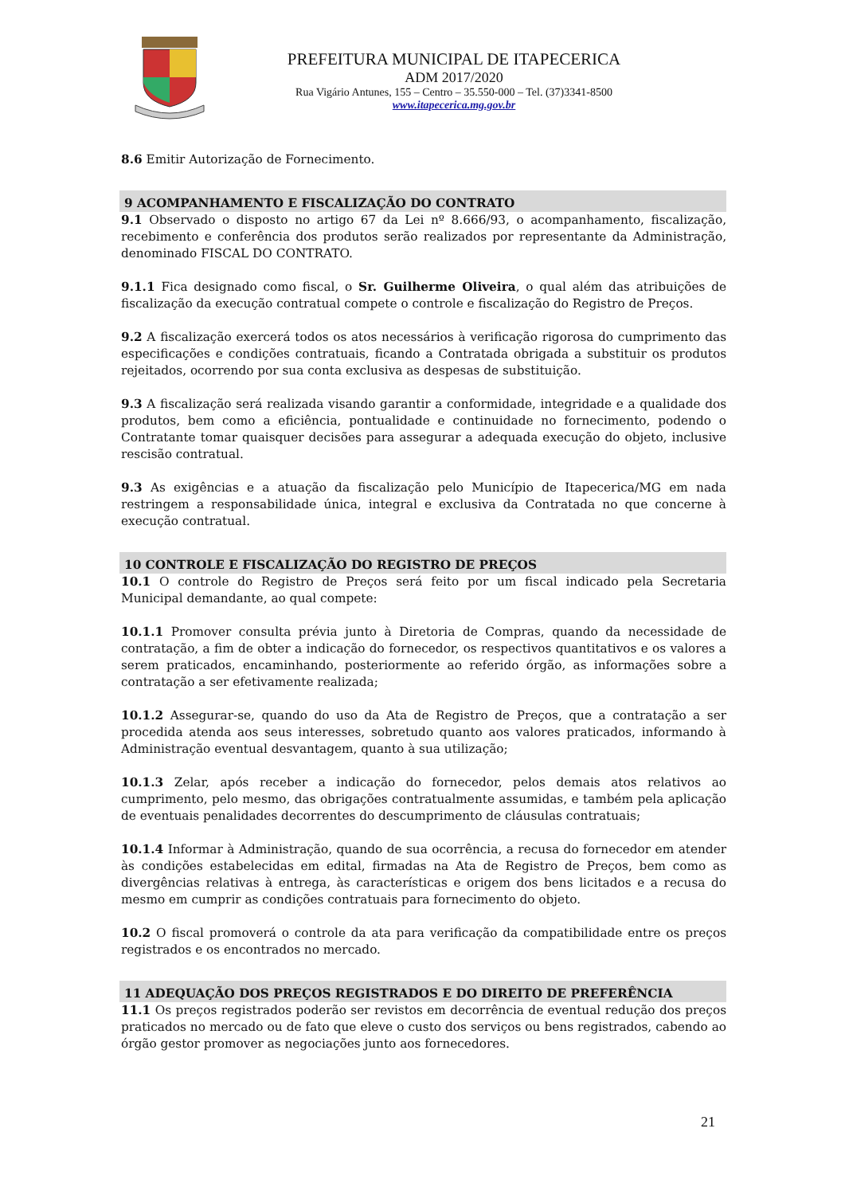PREFEITURA MUNICIPAL DE ITAPECERICA
ADM 2017/2020
Rua Vigário Antunes, 155 – Centro – 35.550-000 – Tel. (37)3341-8500
www.itapecerica.mg.gov.br
8.6 Emitir Autorização de Fornecimento.
9 ACOMPANHAMENTO E FISCALIZAÇÃO DO CONTRATO
9.1 Observado o disposto no artigo 67 da Lei nº 8.666/93, o acompanhamento, fiscalização, recebimento e conferência dos produtos serão realizados por representante da Administração, denominado FISCAL DO CONTRATO.
9.1.1 Fica designado como fiscal, o Sr. Guilherme Oliveira, o qual além das atribuições de fiscalização da execução contratual compete o controle e fiscalização do Registro de Preços.
9.2 A fiscalização exercerá todos os atos necessários à verificação rigorosa do cumprimento das especificações e condições contratuais, ficando a Contratada obrigada a substituir os produtos rejeitados, ocorrendo por sua conta exclusiva as despesas de substituição.
9.3 A fiscalização será realizada visando garantir a conformidade, integridade e a qualidade dos produtos, bem como a eficiência, pontualidade e continuidade no fornecimento, podendo o Contratante tomar quaisquer decisões para assegurar a adequada execução do objeto, inclusive rescisão contratual.
9.3 As exigências e a atuação da fiscalização pelo Município de Itapecerica/MG em nada restringem a responsabilidade única, integral e exclusiva da Contratada no que concerne à execução contratual.
10 CONTROLE E FISCALIZAÇÃO DO REGISTRO DE PREÇOS
10.1 O controle do Registro de Preços será feito por um fiscal indicado pela Secretaria Municipal demandante, ao qual compete:
10.1.1 Promover consulta prévia junto à Diretoria de Compras, quando da necessidade de contratação, a fim de obter a indicação do fornecedor, os respectivos quantitativos e os valores a serem praticados, encaminhando, posteriormente ao referido órgão, as informações sobre a contratação a ser efetivamente realizada;
10.1.2 Assegurar-se, quando do uso da Ata de Registro de Preços, que a contratação a ser procedida atenda aos seus interesses, sobretudo quanto aos valores praticados, informando à Administração eventual desvantagem, quanto à sua utilização;
10.1.3 Zelar, após receber a indicação do fornecedor, pelos demais atos relativos ao cumprimento, pelo mesmo, das obrigações contratualmente assumidas, e também pela aplicação de eventuais penalidades decorrentes do descumprimento de cláusulas contratuais;
10.1.4 Informar à Administração, quando de sua ocorrência, a recusa do fornecedor em atender às condições estabelecidas em edital, firmadas na Ata de Registro de Preços, bem como as divergências relativas à entrega, às características e origem dos bens licitados e a recusa do mesmo em cumprir as condições contratuais para fornecimento do objeto.
10.2 O fiscal promoverá o controle da ata para verificação da compatibilidade entre os preços registrados e os encontrados no mercado.
11 ADEQUAÇÃO DOS PREÇOS REGISTRADOS E DO DIREITO DE PREFERÊNCIA
11.1 Os preços registrados poderão ser revistos em decorrência de eventual redução dos preços praticados no mercado ou de fato que eleve o custo dos serviços ou bens registrados, cabendo ao órgão gestor promover as negociações junto aos fornecedores.
21